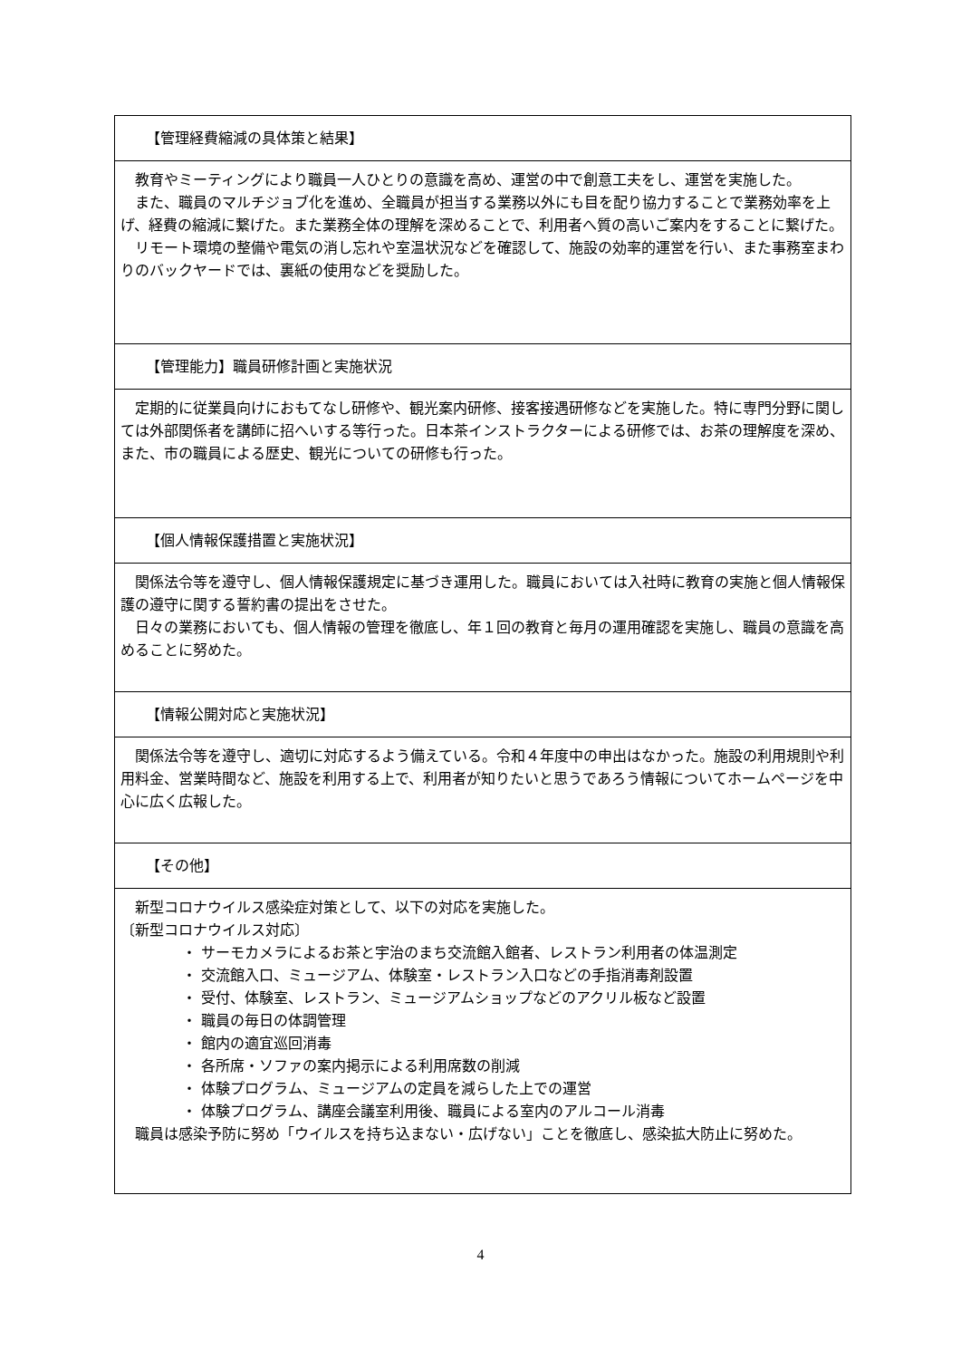| 【管理経費縮減の具体策と結果】 |
| 教育やミーティングにより職員一人ひとりの意識を高め、運営の中で創意工夫をし、運営を実施した。 また、職員のマルチジョブ化を進め、全職員が担当する業務以外にも目を配り協力することで業務効率を上げ、経費の縮減に繋げた。また業務全体の理解を深めることで、利用者へ質の高いご案内をすることに繋げた。 リモート環境の整備や電気の消し忘れや室温状況などを確認して、施設の効率的運営を行い、また事務室まわりのバックヤードでは、裏紙の使用などを奨励した。 |
| 【管理能力】職員研修計画と実施状況 |
| 定期的に従業員向けにおもてなし研修や、観光案内研修、接客接遇研修などを実施した。特に専門分野に関しては外部関係者を講師に招へいする等行った。日本茶インストラクターによる研修では、お茶の理解度を深め、また、市の職員による歴史、観光についての研修も行った。 |
| 【個人情報保護措置と実施状況】 |
| 関係法令等を遵守し、個人情報保護規定に基づき運用した。職員においては入社時に教育の実施と個人情報保護の遵守に関する誓約書の提出をさせた。 日々の業務においても、個人情報の管理を徹底し、年１回の教育と毎月の運用確認を実施し、職員の意識を高めることに努めた。 |
| 【情報公開対応と実施状況】 |
| 関係法令等を遵守し、適切に対応するよう備えている。令和４年度中の申出はなかった。施設の利用規則や利用料金、営業時間など、施設を利用する上で、利用者が知りたいと思うであろう情報についてホームページを中心に広く広報した。 |
| 【その他】 |
| 新型コロナウイルス感染症対策として、以下の対応を実施した。 〔新型コロナウイルス対応〕 ・ サーモカメラによるお茶と宇治のまち交流館入館者、レストラン利用者の体温測定 ・ 交流館入口、ミュージアム、体験室・レストラン入口などの手指消毒剤設置 ・ 受付、体験室、レストラン、ミュージアムショップなどのアクリル板など設置 ・ 職員の毎日の体調管理 ・ 館内の適宜巡回消毒 ・ 各所席・ソファの案内掲示による利用席数の削減 ・ 体験プログラム、ミュージアムの定員を減らした上での運営 ・ 体験プログラム、講座会議室利用後、職員による室内のアルコール消毒 職員は感染予防に努め「ウイルスを持ち込まない・広げない」ことを徹底し、感染拡大防止に努めた。 |
4